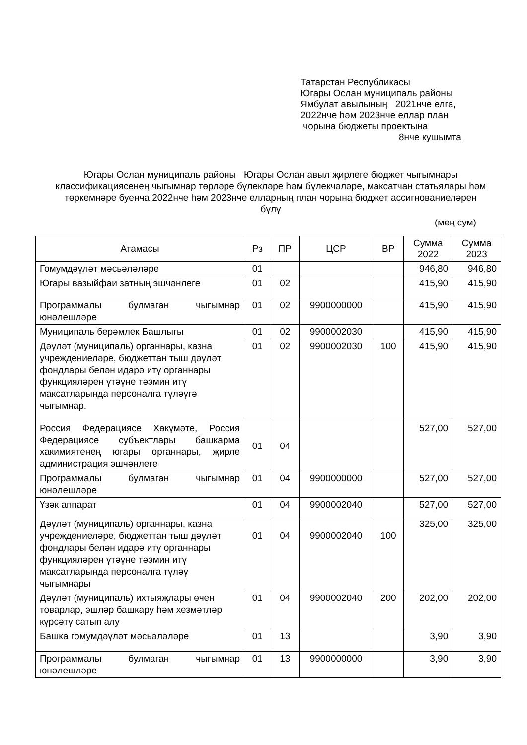Татарстан Республикасы
Югары Ослан муниципаль районы
Ямбулат авылының 2021нче елга,
2022нче һәм 2023нче еллар план
чорына бюджеты проектына
8нче кушымта
Югары Ослан муниципаль районы Югары Ослан авыл җирлеге бюджет чыгымнары классификациясенең чыгымнар төрләре бүлекләре һәм бүлекчәләре, максатчан статьялары һәм төркемнәре буенча 2022нче һәм 2023нче елларның план чорына бюджет ассигнованиеләрен бүлү
(мең сум)
| Атамасы | Рз | ПР | ЦСР | ВР | Сумма 2022 | Сумма 2023 |
| --- | --- | --- | --- | --- | --- | --- |
| Гомумдәүләт мәсьәләләре | 01 | | | | 946,80 | 946,80 |
| Югары вазыйфаи затның эшчәнлеге | 01 | 02 | | | 415,90 | 415,90 |
| Программалы булмаган чыгымнар юнәлешләре | 01 | 02 | 9900000000 | | 415,90 | 415,90 |
| Муниципаль берәмлек Башлыгы | 01 | 02 | 9900002030 | | 415,90 | 415,90 |
| Дәүләт (муниципаль) органнары, казна учреждениеләре, бюджеттан тыш дәүләт фондлары белән идарә итү органнары функцияләрен үтәүне тәэмин итү максатларында персоналга түләүгә чыгымнар. | 01 | 02 | 9900002030 | 100 | 415,90 | 415,90 |
| Россия Федерациясе Хөкүмәте, Россия Федерациясе субъектлары башкарма хакимиятенең югары органнары, җирле администрация эшчәнлеге | 01 | 04 | | | 527,00 | 527,00 |
| Программалы булмаган чыгымнар юнәлешләре | 01 | 04 | 9900000000 | | 527,00 | 527,00 |
| Үзәк аппарат | 01 | 04 | 9900002040 | | 527,00 | 527,00 |
| Дәүләт (муниципаль) органнары, казна учреждениеләре, бюджеттан тыш дәүләт фондлары белән идарә итү органнары функцияләрен үтәүне тәэмин итү максатларында персоналга түләү чыгымнары | 01 | 04 | 9900002040 | 100 | 325,00 | 325,00 |
| Дәүләт (муниципаль) ихтыяҗлары өчен товарлар, эшләр башкару һәм хезмәтләр күрсәтү сатып алу | 01 | 04 | 9900002040 | 200 | 202,00 | 202,00 |
| Башка гомумдәүләт мәсьәләләре | 01 | 13 | | | 3,90 | 3,90 |
| Программалы булмаган чыгымнар юнәлешләре | 01 | 13 | 9900000000 | | 3,90 | 3,90 |